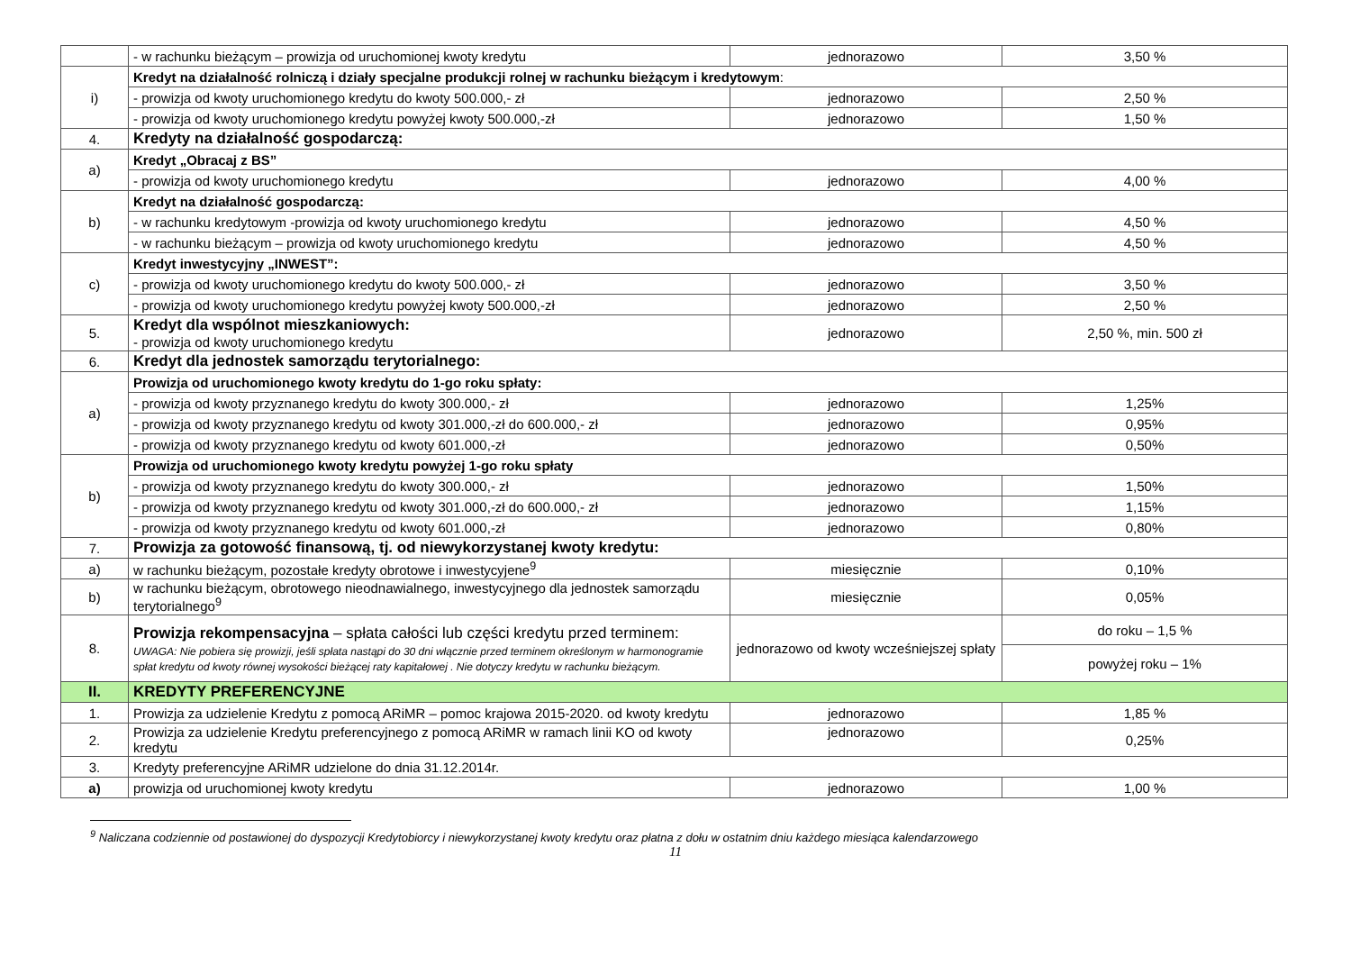| | - w rachunku bieżącym – prowizja od uruchomionej kwoty kredytu | jednorazowo | 3,50 % |
| i) | Kredyt na działalność rolniczą i działy specjalne produkcji rolnej w rachunku bieżącym i kredytowym : | | |
| | - prowizja od kwoty uruchomionego kredytu do kwoty 500.000,- zł | jednorazowo | 2,50 % |
| | - prowizja od kwoty uruchomionego kredytu powyżej kwoty 500.000,-zł | jednorazowo | 1,50 % |
| 4. | Kredyty na działalność gospodarczą: | | |
| a) | Kredyt „Obracaj z BS” | | |
| | - prowizja od kwoty uruchomionego kredytu | jednorazowo | 4,00 % |
| b) | Kredyt na działalność gospodarczą: | | |
| | - w rachunku kredytowym -prowizja od kwoty uruchomionego kredytu | jednorazowo | 4,50 % |
| | - w rachunku bieżącym – prowizja od kwoty uruchomionego kredytu | jednorazowo | 4,50 % |
| c) | Kredyt inwestycyjny „INWEST”: | | |
| | - prowizja od kwoty uruchomionego kredytu do kwoty 500.000,- zł | jednorazowo | 3,50 % |
| | - prowizja od kwoty uruchomionego kredytu powyżej kwoty 500.000,-zł | jednorazowo | 2,50 % |
| 5. | Kredyt dla wspólnot mieszkaniowych: - prowizja od kwoty uruchomionego kredytu | jednorazowo | 2,50 %, min. 500 zł |
| 6. | Kredyt dla jednostek samorządu terytorialnego: | | |
| a) | Prowizja od uruchomionego kwoty kredytu do 1-go roku spłaty: | | |
| | - prowizja od kwoty przyznanego kredytu do kwoty 300.000,- zł | jednorazowo | 1,25% |
| | - prowizja od kwoty przyznanego kredytu od kwoty 301.000,-zł do 600.000,- zł | jednorazowo | 0,95% |
| | - prowizja od kwoty przyznanego kredytu od kwoty 601.000,-zł | jednorazowo | 0,50% |
| b) | Prowizja od uruchomionego kwoty kredytu powyżej 1-go roku spłaty | | |
| | - prowizja od kwoty przyznanego kredytu do kwoty 300.000,- zł | jednorazowo | 1,50% |
| | - prowizja od kwoty przyznanego kredytu od kwoty 301.000,-zł do 600.000,- zł | jednorazowo | 1,15% |
| | - prowizja od kwoty przyznanego kredytu od kwoty 601.000,-zł | jednorazowo | 0,80% |
| 7. | Prowizja za gotowość finansową, tj. od niewykorzystanej kwoty kredytu: | | |
| a) | w rachunku bieżącym, pozostałe kredyty obrotowe i inwestycyjene<sup>9</sup> | miesięcznie | 0,10% |
| b) | w rachunku bieżącym, obrotowego nieodnawialnego, inwestycyjnego dla jednostek samorządu terytorialnego<sup>9</sup> | miesięcznie | 0,05% |
| 8. | Prowizja rekompensacyjna – spłata całości lub części kredytu przed terminem: UWAGA: Nie pobiera się prowizji, jeśli spłata nastąpi do 30 dni włącznie przed terminem określonym w harmonogramie spłat kredytu od kwoty równej wysokości bieżącej raty kapitałowej . Nie dotyczy kredytu w rachunku bieżącym. | jednorazowo od kwoty wcześniejszej spłaty | do roku – 1,5 % |
| | | | powyżej roku – 1% |
| II. | KREDYTY PREFERENCYJNE | | |
| 1. | Prowizja za udzielenie Kredytu z pomocą ARiMR – pomoc krajowa 2015-2020. od kwoty kredytu | jednorazowo | 1,85 % |
| 2. | Prowizja za udzielenie Kredytu preferencyjnego z pomocą ARiMR w ramach linii KO od kwoty kredytu | jednorazowo | 0,25% |
| 3. | Kredyty preferencyjne ARiMR udzielone do dnia 31.12.2014r. | | |
| a) | prowizja od uruchomionej kwoty kredytu | jednorazowo | 1,00 % |
<sup>9</sup> Naliczana codziennie od postawionej do dyspozycji Kredytobiorcy i niewykorzystanej kwoty kredytu oraz płatna z dołu w ostatnim dniu każdego miesiąca kalendarzowego
11